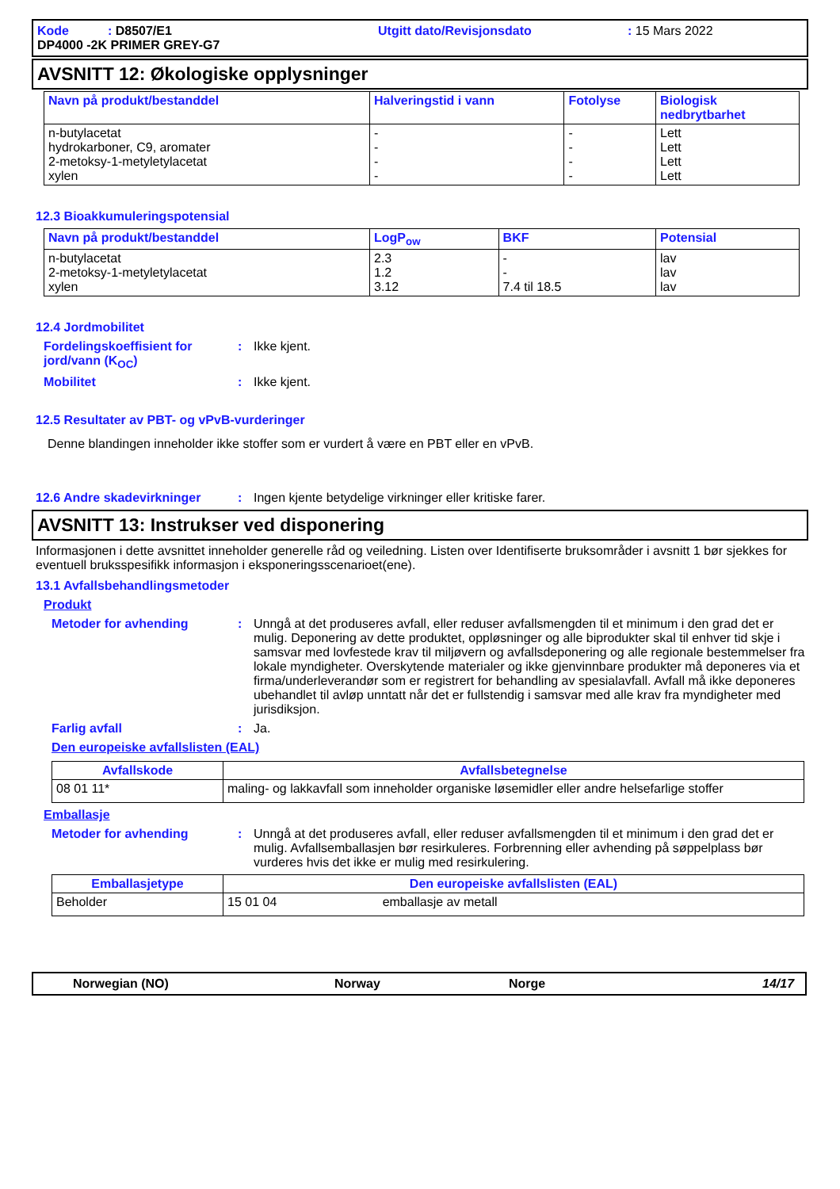Kode : D8507/E1
Utgitt dato/Revisjonsdato
: 15 Mars 2022
DP4000 -2K PRIMER GREY-G7
AVSNITT 12: Økologiske opplysninger
| Navn på produkt/bestanddel | Halveringstid i vann | Fotolyse | Biologisk nedbrytbarhet |
| --- | --- | --- | --- |
| n-butylacetat hydrokarboner, C9, aromater 2-metoksy-1-metyletylacetat xylen | - - - - | - - - - | Lett Lett Lett Lett |
12.3 Bioakkumuleringspotensial
| Navn på produkt/bestanddel | LogP<sub>ow</sub> | BKF | Potensial |
| --- | --- | --- | --- |
| n-butylacetat 2-metoksy-1-metyletylacetat xylen | 2.3 1.2 3.12 | - - 7.4 til 18.5 | lav lav lav |
12.4 Jordmobilitet
Fordelingskoeffisient for jord/vann (K<sub>OC</sub>)
: Ikke kjent.
Mobilitet : Ikke kjent.
12.5 Resultater av PBT- og vPvB-vurderinger
Denne blandingen inneholder ikke stoffer som er vurdert å være en PBT eller en vPvB.
12.6 Andre skadevirkninger : Ingen kjente betydelige virkninger eller kritiske farer.
AVSNITT 13: Instrukser ved disponering
Informasjonen i dette avsnittet inneholder generelle råd og veiledning. Listen over Identifiserte bruksområder i avsnitt 1 bør sjekkes for eventuell bruksspesifikk informasjon i eksponeringsscenarioet(ene).
13.1 Avfallsbehandlingsmetoder
Produkt
Metoder for avhending : Unngå at det produseres avfall, eller reduser avfallsmengden til et minimum i den grad det er mulig. Deponering av dette produktet, oppløsninger og alle biprodukter skal til enhver tid skje i samsvar med lovfestede krav til miljøvern og avfallsdeponering og alle regionale bestemmelser fra lokale myndigheter. Overskytende materialer og ikke gjenvinnbare produkter må deponeres via et firma/underleverandør som er registrert for behandling av spesialavfall. Avfall må ikke deponeres ubehandlet til avløp unntatt når det er fullstendig i samsvar med alle krav fra myndigheter med jurisdiksjon.
Farlig avfall : Ja.
Den europeiske avfallslisten (EAL)
| Avfallskode | Avfallsbetegnelse |
| --- | --- |
| 08 01 11* | maling- og lakkavfall som inneholder organiske løsemidler eller andre helsefarlige stoffer |
Emballasje
Metoder for avhending : Unngå at det produseres avfall, eller reduser avfallsmengden til et minimum i den grad det er mulig. Avfallsemballasjen bør resirkuleres. Forbrenning eller avhending på søppelplass bør vurderes hvis det ikke er mulig med resirkulering.
| Emballasjetype | Den europeiske avfallslisten (EAL) |
| --- | --- |
| Beholder | 15 01 04 emballasje av metall |
Norwegian (NO) Norway Norge 14/17